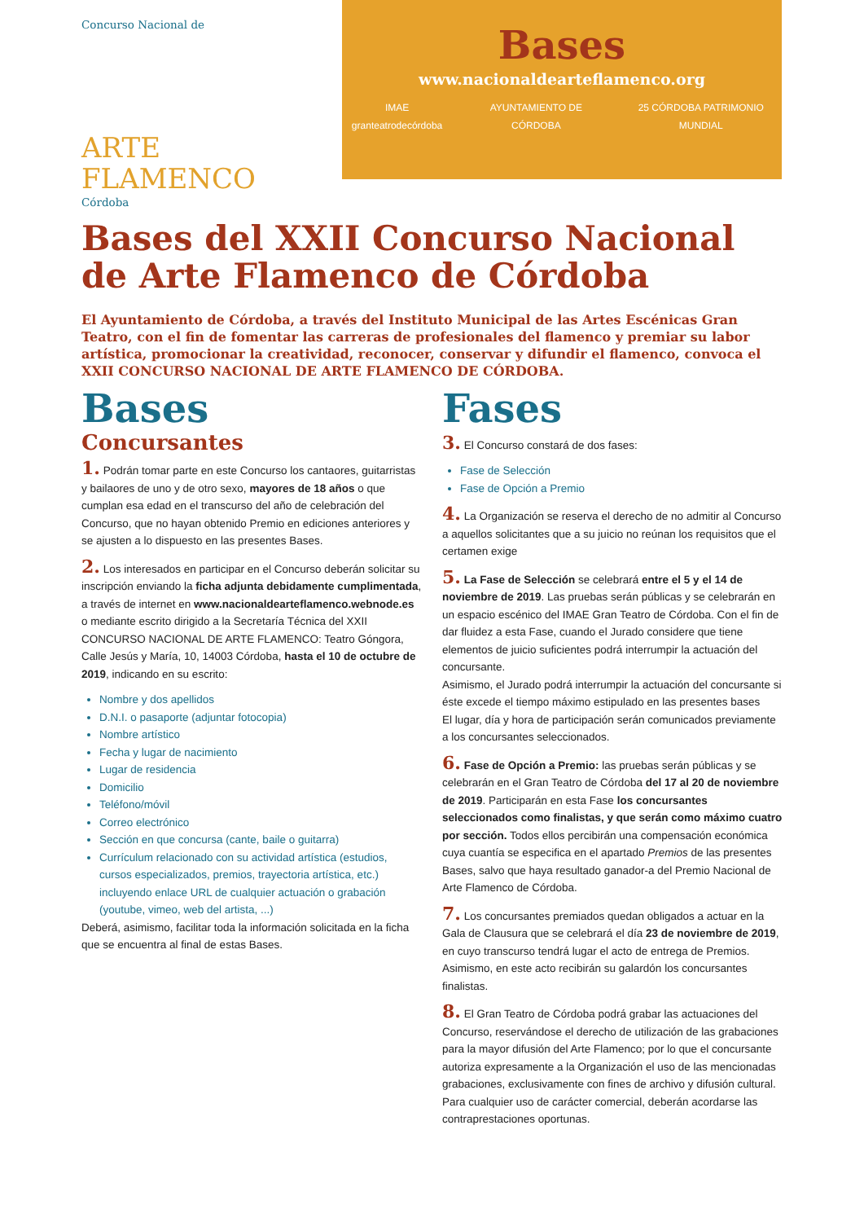Concurso Nacional de
ARTE FLAMENCO
Córdoba
Bases
www.nacionaldearteflamenco.org
IMAE granteatrodecórdoba AYUNTAMIENTO DE CÓRDOBA 25 CÓRDOBA PATRIMONIO MUNDIAL
Bases del XXII Concurso Nacional de Arte Flamenco de Córdoba
El Ayuntamiento de Córdoba, a través del Instituto Municipal de las Artes Escénicas Gran Teatro, con el fin de fomentar las carreras de profesionales del flamenco y premiar su labor artística, promocionar la creatividad, reconocer, conservar y difundir el flamenco, convoca el XXII CONCURSO NACIONAL DE ARTE FLAMENCO DE CÓRDOBA.
Bases
Concursantes
1. Podrán tomar parte en este Concurso los cantaores, guitarristas y bailaores de uno y de otro sexo, mayores de 18 años o que cumplan esa edad en el transcurso del año de celebración del Concurso, que no hayan obtenido Premio en ediciones anteriores y se ajusten a lo dispuesto en las presentes Bases.
2. Los interesados en participar en el Concurso deberán solicitar su inscripción enviando la ficha adjunta debidamente cumplimentada, a través de internet en www.nacionaldearteflamenco.webnode.es
o mediante escrito dirigido a la Secretaría Técnica del XXII CONCURSO NACIONAL DE ARTE FLAMENCO: Teatro Góngora, Calle Jesús y María, 10, 14003 Córdoba, hasta el 10 de octubre de 2019, indicando en su escrito:
Nombre y dos apellidos
D.N.I. o pasaporte (adjuntar fotocopia)
Nombre artístico
Fecha y lugar de nacimiento
Lugar de residencia
Domicilio
Teléfono/móvil
Correo electrónico
Sección en que concursa (cante, baile o guitarra)
Currículum relacionado con su actividad artística (estudios, cursos especializados, premios, trayectoria artística, etc.) incluyendo enlace URL de cualquier actuación o grabación (youtube, vimeo, web del artista, ...)
Deberá, asimismo, facilitar toda la información solicitada en la ficha que se encuentra al final de estas Bases.
Fases
3. El Concurso constará de dos fases:
Fase de Selección
Fase de Opción a Premio
4. La Organización se reserva el derecho de no admitir al Concurso a aquellos solicitantes que a su juicio no reúnan los requisitos que el certamen exige
5. La Fase de Selección se celebrará entre el 5 y el 14 de noviembre de 2019. Las pruebas serán públicas y se celebrarán en un espacio escénico del IMAE Gran Teatro de Córdoba. Con el fin de dar fluidez a esta Fase, cuando el Jurado considere que tiene elementos de juicio suficientes podrá interrumpir la actuación del concursante.
Asimismo, el Jurado podrá interrumpir la actuación del concursante si éste excede el tiempo máximo estipulado en las presentes bases
El lugar, día y hora de participación serán comunicados previamente a los concursantes seleccionados.
6. Fase de Opción a Premio: las pruebas serán públicas y se celebrarán en el Gran Teatro de Córdoba del 17 al 20 de noviembre de 2019. Participarán en esta Fase los concursantes seleccionados como finalistas, y que serán como máximo cuatro por sección. Todos ellos percibirán una compensación económica cuya cuantía se especifica en el apartado Premios de las presentes Bases, salvo que haya resultado ganador-a del Premio Nacional de Arte Flamenco de Córdoba.
7. Los concursantes premiados quedan obligados a actuar en la Gala de Clausura que se celebrará el día 23 de noviembre de 2019, en cuyo transcurso tendrá lugar el acto de entrega de Premios. Asimismo, en este acto recibirán su galardón los concursantes finalistas.
8. El Gran Teatro de Córdoba podrá grabar las actuaciones del Concurso, reservándose el derecho de utilización de las grabaciones para la mayor difusión del Arte Flamenco; por lo que el concursante autoriza expresamente a la Organización el uso de las mencionadas grabaciones, exclusivamente con fines de archivo y difusión cultural. Para cualquier uso de carácter comercial, deberán acordarse las contraprestaciones oportunas.